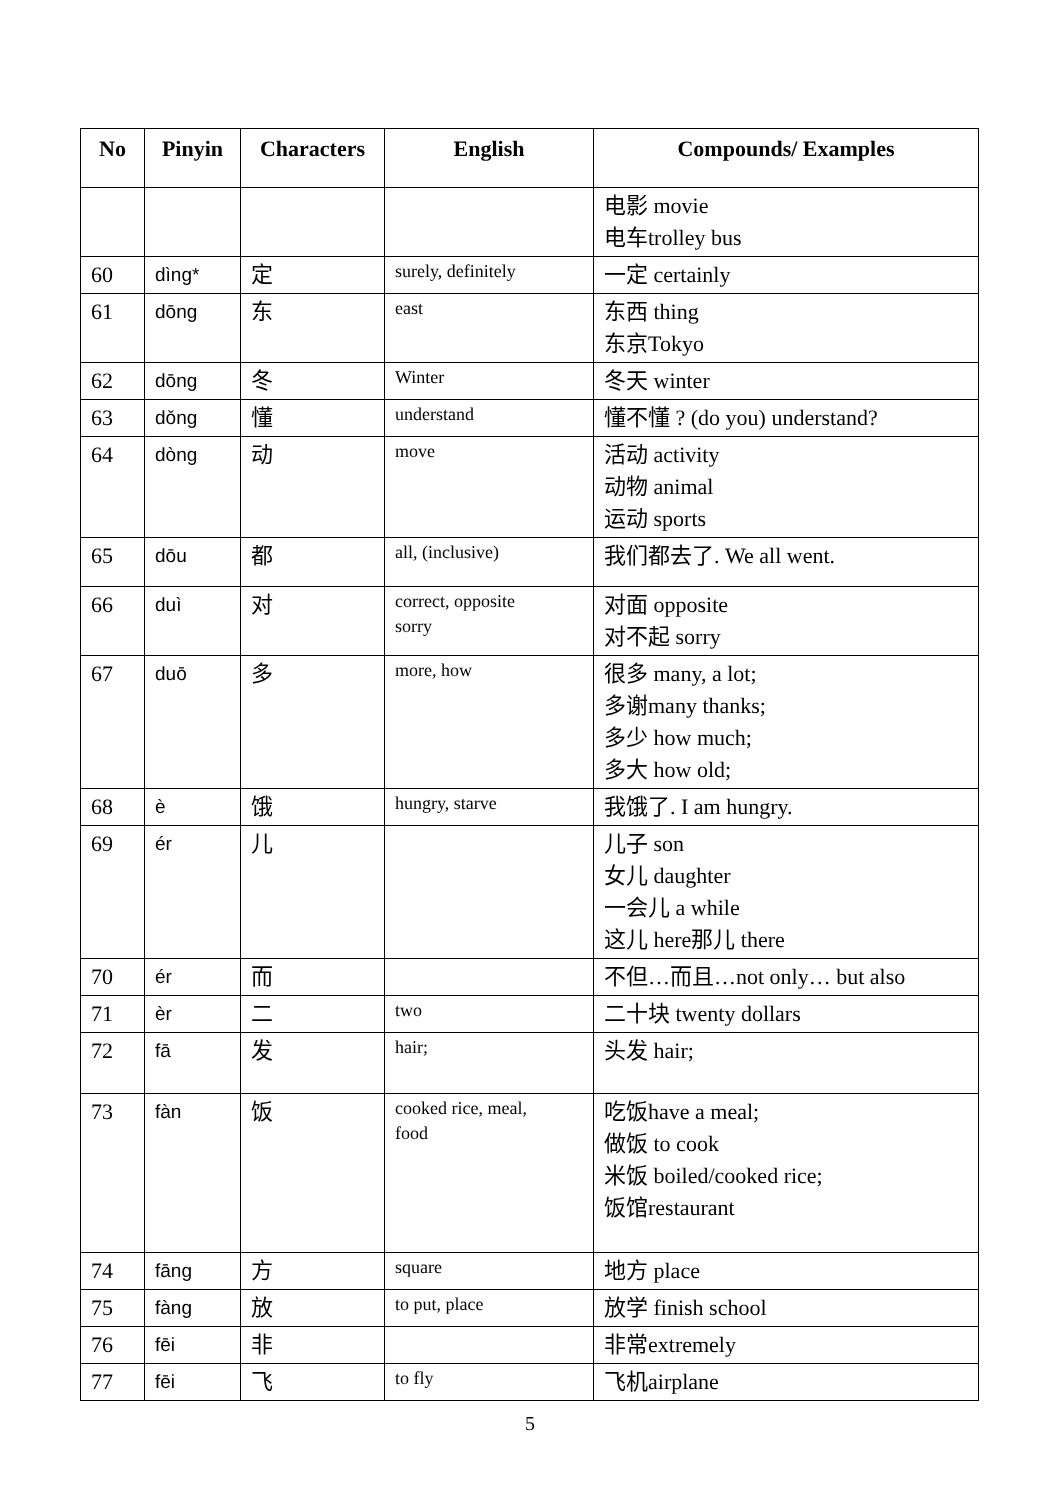| No | Pinyin | Characters | English | Compounds/ Examples |
| --- | --- | --- | --- | --- |
| | | | | 电影 movie 电车trolley bus |
| 60 | dìng* | 定 | surely, definitely | 一定 certainly |
| 61 | dōng | 东 | east | 东西 thing 东京Tokyo |
| 62 | dōng | 冬 | Winter | 冬天 winter |
| 63 | dǒng | 懂 | understand | 懂不懂 ? (do you) understand? |
| 64 | dòng | 动 | move | 活动 activity 动物 animal 运动 sports |
| 65 | dōu | 都 | all, (inclusive) | 我们都去了. We all went. |
| 66 | duì | 对 | correct, opposite sorry | 对面 opposite 对不起 sorry |
| 67 | duō | 多 | more, how | 很多 many, a lot; 多谢many thanks; 多少 how much; 多大 how old; |
| 68 | è | 饿 | hungry, starve | 我饿了. I am hungry. |
| 69 | ér | 儿 | | 儿子 son 女儿 daughter 一会儿 a while 这儿 here那儿 there |
| 70 | ér | 而 | | 不但…而且…not only… but also |
| 71 | èr | 二 | two | 二十块 twenty dollars |
| 72 | fā | 发 | hair; | 头发 hair; |
| 73 | fàn | 饭 | cooked rice, meal, food | 吃饭have a meal; 做饭 to cook 米饭 boiled/cooked rice; 饭馆restaurant |
| 74 | fāng | 方 | square | 地方 place |
| 75 | fàng | 放 | to put, place | 放学 finish school |
| 76 | fēi | 非 | | 非常extremely |
| 77 | fēi | 飞 | to fly | 飞机airplane |
5